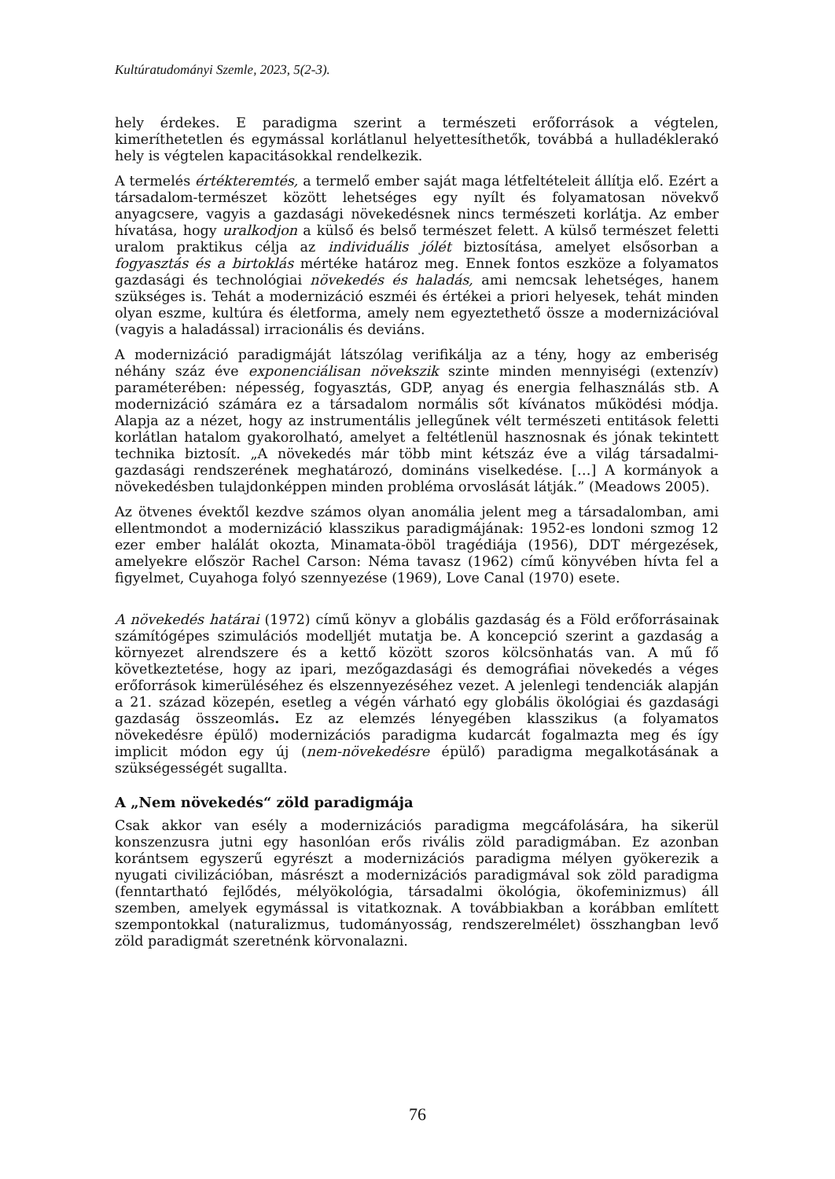Kultúratudományi Szemle, 2023, 5(2-3).
hely érdekes. E paradigma szerint a természeti erőforrások a végtelen, kimeríthetetlen és egymással korlátlanul helyettesíthetők, továbbá a hulladéklerakó hely is végtelen kapacitásokkal rendelkezik.
A termelés értékteremtés, a termelő ember saját maga létfeltételeit állítja elő. Ezért a társadalom-természet között lehetséges egy nyílt és folyamatosan növekvő anyagcsere, vagyis a gazdasági növekedésnek nincs természeti korlátja. Az ember hívatása, hogy uralkodjon a külső és belső természet felett. A külső természet feletti uralom praktikus célja az individuális jólét biztosítása, amelyet elsősorban a fogyasztás és a birtoklás mértéke határoz meg. Ennek fontos eszköze a folyamatos gazdasági és technológiai növekedés és haladás, ami nemcsak lehetséges, hanem szükséges is. Tehát a modernizáció eszméi és értékei a priori helyesek, tehát minden olyan eszme, kultúra és életforma, amely nem egyeztethető össze a modernizációval (vagyis a haladással) irracionális és deviáns.
A modernizáció paradigmáját látszólag verifikálja az a tény, hogy az emberiség néhány száz éve exponenciálisan növekszik szinte minden mennyiségi (extenzív) paraméterében: népesség, fogyasztás, GDP, anyag és energia felhasználás stb. A modernizáció számára ez a társadalom normális sőt kívánatos működési módja. Alapja az a nézet, hogy az instrumentális jellegűnek vélt természeti entitások feletti korlátlan hatalom gyakorolható, amelyet a feltétlenül hasznosnak és jónak tekintett technika biztosít. „A növekedés már több mint kétszáz éve a világ társadalmi-gazdasági rendszerének meghatározó, domináns viselkedése. […] A kormányok a növekedésben tulajdonképpen minden probléma orvoslását látják.” (Meadows 2005).
Az ötvenes évektől kezdve számos olyan anomália jelent meg a társadalomban, ami ellentmondot a modernizáció klasszikus paradigmájának: 1952-es londoni szmog 12 ezer ember halálát okozta, Minamata-öböl tragédiája (1956), DDT mérgezések, amelyekre először Rachel Carson: Néma tavasz (1962) című könyvében hívta fel a figyelmet, Cuyahoga folyó szennyezése (1969), Love Canal (1970) esete.
A növekedés határai (1972) című könyv a globális gazdaság és a Föld erőforrásainak számítógépes szimulációs modelljét mutatja be. A koncepció szerint a gazdaság a környezet alrendszere és a kettő között szoros kölcsönhatás van. A mű fő következtetése, hogy az ipari, mezőgazdasági és demográfiai növekedés a véges erőforrások kimerüléséhez és elszennyezéséhez vezet. A jelenlegi tendenciák alapján a 21. század közepén, esetleg a végén várható egy globális ökológiai és gazdasági gazdaság összeomlás. Ez az elemzés lényegében klasszikus (a folyamatos növekedésre épülő) modernizációs paradigma kudarcát fogalmazta meg és így implicit módon egy új (nem-növekedésre épülő) paradigma megalkotásának a szükségességét sugallta.
A „Nem növekedés“ zöld paradigmája
Csak akkor van esély a modernizációs paradigma megcáfolására, ha sikerül konszenzusra jutni egy hasonlóan erős rivális zöld paradigmában. Ez azonban korántsem egyszerű egyrészt a modernizációs paradigma mélyen gyökerezik a nyugati civilizációban, másrészt a modernizációs paradigmával sok zöld paradigma (fenntartható fejlődés, mélyökológia, társadalmi ökológia, ökofeminizmus) áll szemben, amelyek egymással is vitatkoznak. A továbbiakban a korábban említett szempontokkal (naturalizmus, tudományosság, rendszerelmélet) összhangban levő zöld paradigmát szeretnénk körvonalazni.
76